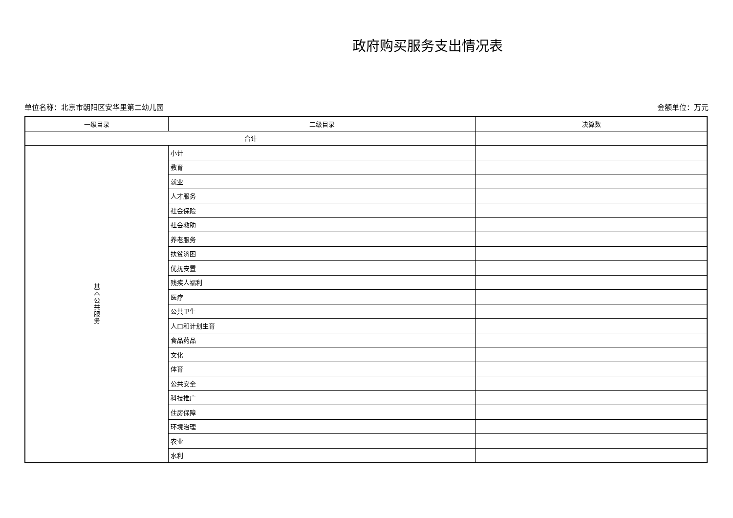政府购买服务支出情况表
单位名称：北京市朝阳区安华里第二幼儿园 金额单位：万元
| 一级目录 | 二级目录 | 决算数 |
| 合计 | | |
| 基 本 公 共 服 务 | 小计 | |
| | 教育 | |
| | 就业 | |
| | 人才服务 | |
| | 社会保险 | |
| | 社会救助 | |
| | 养老服务 | |
| | 扶贫济困 | |
| | 优抚安置 | |
| | 残疾人福利 | |
| | 医疗 | |
| | 公共卫生 | |
| | 人口和计划生育 | |
| | 食品药品 | |
| | 文化 | |
| | 体育 | |
| | 公共安全 | |
| | 科技推广 | |
| | 住房保障 | |
| | 环境治理 | |
| | 农业 | |
| | 水利 | |